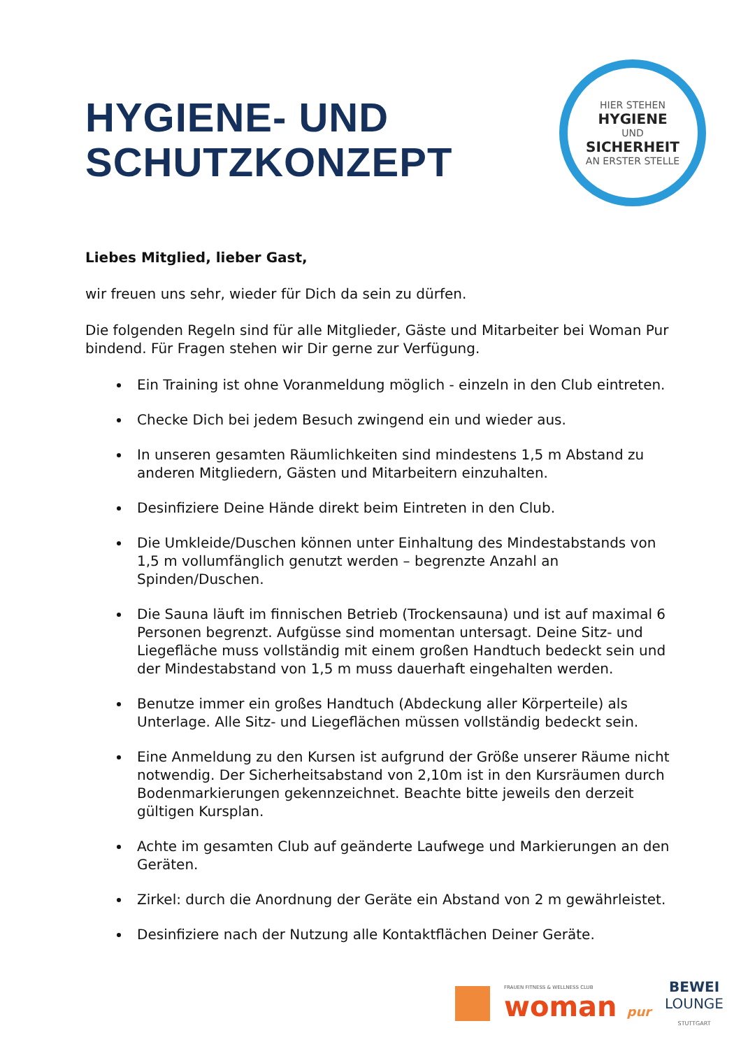HYGIENE- UND
SCHUTZKONZEPT
HIER STEHEN
HYGIENE
UND
SICHERHEIT
AN ERSTER STELLE
Liebes Mitglied, lieber Gast,
wir freuen uns sehr, wieder für Dich da sein zu dürfen.
Die folgenden Regeln sind für alle Mitglieder, Gäste und Mitarbeiter bei Woman Pur bindend. Für Fragen stehen wir Dir gerne zur Verfügung.
Ein Training ist ohne Voranmeldung möglich - einzeln in den Club eintreten.
Checke Dich bei jedem Besuch zwingend ein und wieder aus.
In unseren gesamten Räumlichkeiten sind mindestens 1,5 m Abstand zu anderen Mitgliedern, Gästen und Mitarbeitern einzuhalten.
Desinfiziere Deine Hände direkt beim Eintreten in den Club.
Die Umkleide/Duschen können unter Einhaltung des Mindestabstands von 1,5 m vollumfänglich genutzt werden – begrenzte Anzahl an Spinden/Duschen.
Die Sauna läuft im finnischen Betrieb (Trockensauna) und ist auf maximal 6 Personen begrenzt. Aufgüsse sind momentan untersagt. Deine Sitz- und Liegefläche muss vollständig mit einem großen Handtuch bedeckt sein und der Mindestabstand von 1,5 m muss dauerhaft eingehalten werden.
Benutze immer ein großes Handtuch (Abdeckung aller Körperteile) als Unterlage. Alle Sitz- und Liegeflächen müssen vollständig bedeckt sein.
Eine Anmeldung zu den Kursen ist aufgrund der Größe unserer Räume nicht notwendig. Der Sicherheitsabstand von 2,10m ist in den Kursräumen durch Bodenmarkierungen gekennzeichnet. Beachte bitte jeweils den derzeit gültigen Kursplan.
Achte im gesamten Club auf geänderte Laufwege und Markierungen an den Geräten.
Zirkel: durch die Anordnung der Geräte ein Abstand von 2 m gewährleistet.
Desinfiziere nach der Nutzung alle Kontaktflächen Deiner Geräte.
FRAUEN FITNESS & WELLNESS CLUB
woman pur
BEWEI
LOUNGE
STUTTGART